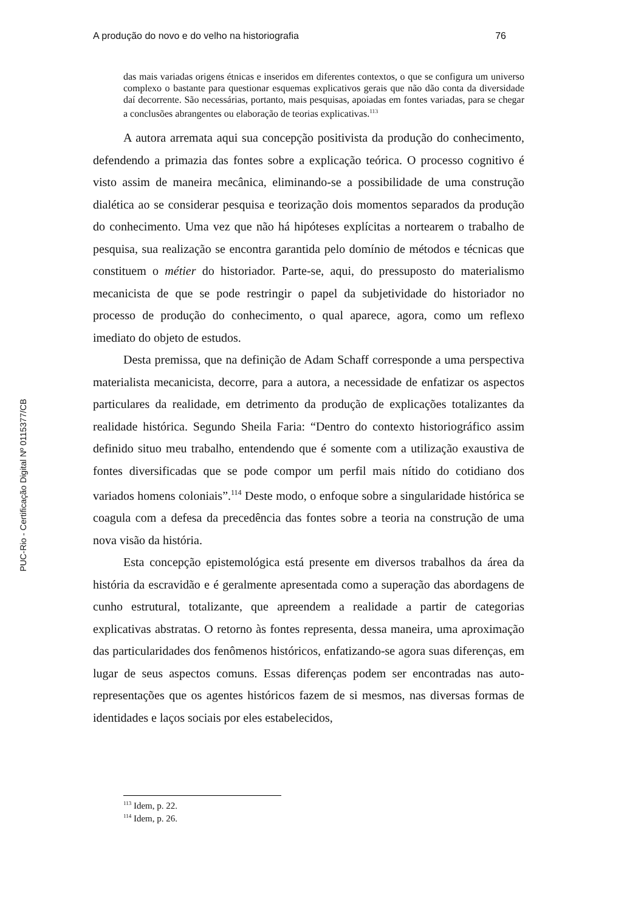PUC-Rio - Certificação Digital Nº 0115377/CB
A produção do novo e do velho na historiografia 76
das mais variadas origens étnicas e inseridos em diferentes contextos, o que se configura um universo complexo o bastante para questionar esquemas explicativos gerais que não dão conta da diversidade daí decorrente. São necessárias, portanto, mais pesquisas, apoiadas em fontes variadas, para se chegar a conclusões abrangentes ou elaboração de teorias explicativas.<sup>113</sup>
A autora arremata aqui sua concepção positivista da produção do conhecimento, defendendo a primazia das fontes sobre a explicação teórica. O processo cognitivo é visto assim de maneira mecânica, eliminando-se a possibilidade de uma construção dialética ao se considerar pesquisa e teorização dois momentos separados da produção do conhecimento. Uma vez que não há hipóteses explícitas a nortearem o trabalho de pesquisa, sua realização se encontra garantida pelo domínio de métodos e técnicas que constituem o métier do historiador. Parte-se, aqui, do pressuposto do materialismo mecanicista de que se pode restringir o papel da subjetividade do historiador no processo de produção do conhecimento, o qual aparece, agora, como um reflexo imediato do objeto de estudos.
Desta premissa, que na definição de Adam Schaff corresponde a uma perspectiva materialista mecanicista, decorre, para a autora, a necessidade de enfatizar os aspectos particulares da realidade, em detrimento da produção de explicações totalizantes da realidade histórica. Segundo Sheila Faria: “Dentro do contexto historiográfico assim definido situo meu trabalho, entendendo que é somente com a utilização exaustiva de fontes diversificadas que se pode compor um perfil mais nítido do cotidiano dos variados homens coloniais”.<sup>114</sup> Deste modo, o enfoque sobre a singularidade histórica se coagula com a defesa da precedência das fontes sobre a teoria na construção de uma nova visão da história.
Esta concepção epistemológica está presente em diversos trabalhos da área da história da escravidão e é geralmente apresentada como a superação das abordagens de cunho estrutural, totalizante, que apreendem a realidade a partir de categorias explicativas abstratas. O retorno às fontes representa, dessa maneira, uma aproximação das particularidades dos fenômenos históricos, enfatizando-se agora suas diferenças, em lugar de seus aspectos comuns. Essas diferenças podem ser encontradas nas auto-representações que os agentes históricos fazem de si mesmos, nas diversas formas de identidades e laços sociais por eles estabelecidos,
<sup>113</sup> Idem, p. 22.
<sup>114</sup> Idem, p. 26.